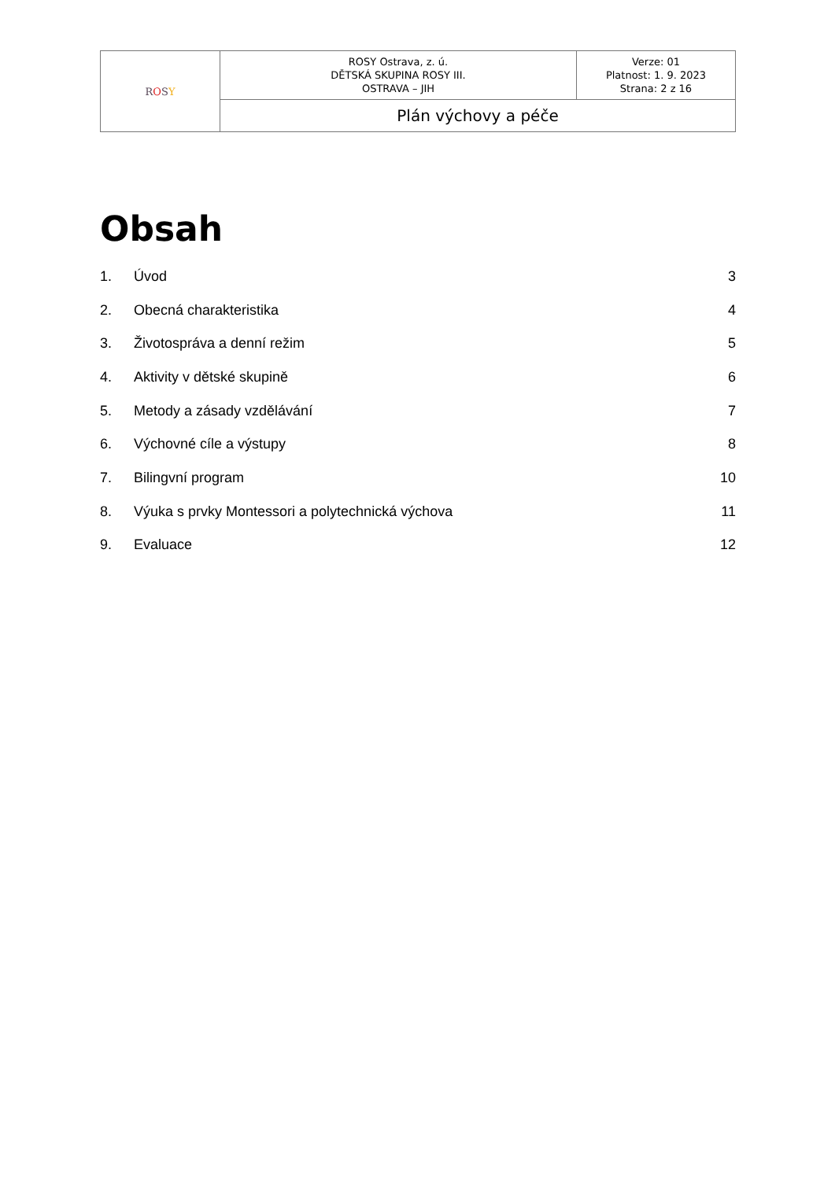| R O S Y | ROSY Ostrava, z. ú. DĚTSKÁ SKUPINA ROSY III. OSTRAVA – JIH | Verze: 01 Platnost: 1. 9. 2023 Strana: 2 z 16 |
| | Plán výchovy a péče | |
Obsah
| 1. | Úvod | 3 |
| 2. | Obecná charakteristika | 4 |
| 3. | Životospráva a denní režim | 5 |
| 4. | Aktivity v dětské skupině | 6 |
| 5. | Metody a zásady vzdělávání | 7 |
| 6. | Výchovné cíle a výstupy | 8 |
| 7. | Bilingvní program | 10 |
| 8. | Výuka s prvky Montessori a polytechnická výchova | 11 |
| 9. | Evaluace | 12 |